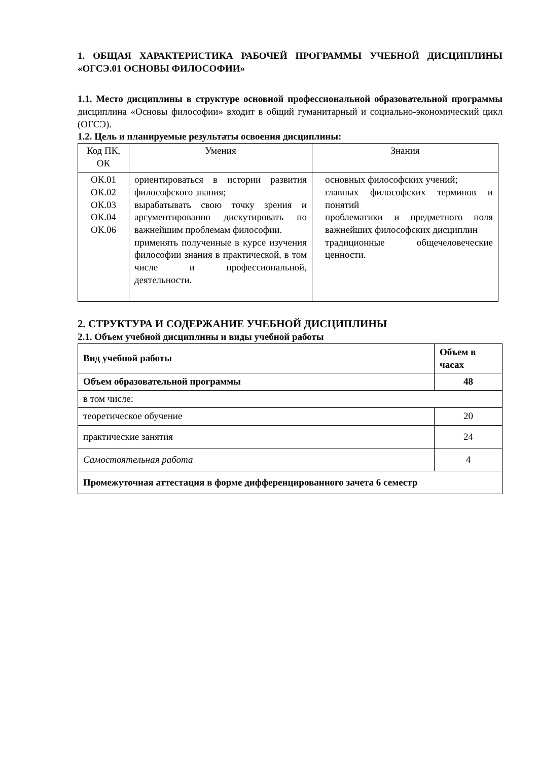1. ОБЩАЯ ХАРАКТЕРИСТИКА РАБОЧЕЙ ПРОГРАММЫ УЧЕБНОЙ ДИСЦИПЛИНЫ «ОГСЭ.01 ОСНОВЫ ФИЛОСОФИИ»
1.1. Место дисциплины в структуре основной профессиональной образовательной программы дисциплина «Основы философии» входит в общий гуманитарный и социально-экономический цикл (ОГСЭ).
1.2. Цель и планируемые результаты освоения дисциплины:
| Код ПК, ОК | Умения | Знания |
| ОК.01 ОК.02 ОК.03 ОК.04 ОК.06 | ориентироваться в истории развития философского знания; вырабатывать свою точку зрения и аргументированно дискутировать по важнейшим проблемам философии. применять полученные в курсе изучения философии знания в практической, в том числе и профессиональной, деятельности. | основных философских учений; главных философских терминов и понятий проблематики и предметного поля важнейших философских дисциплин традиционные общечеловеческие ценности. |
2. СТРУКТУРА И СОДЕРЖАНИЕ УЧЕБНОЙ ДИСЦИПЛИНЫ
2.1. Объем учебной дисциплины и виды учебной работы
| Вид учебной работы | Объем в часах |
| Объем образовательной программы | 48 |
| в том числе: | |
| теоретическое обучение | 20 |
| практические занятия | 24 |
| Самостоятельная работа | 4 |
| Промежуточная аттестация в форме дифференцированного зачета 6 семестр | |